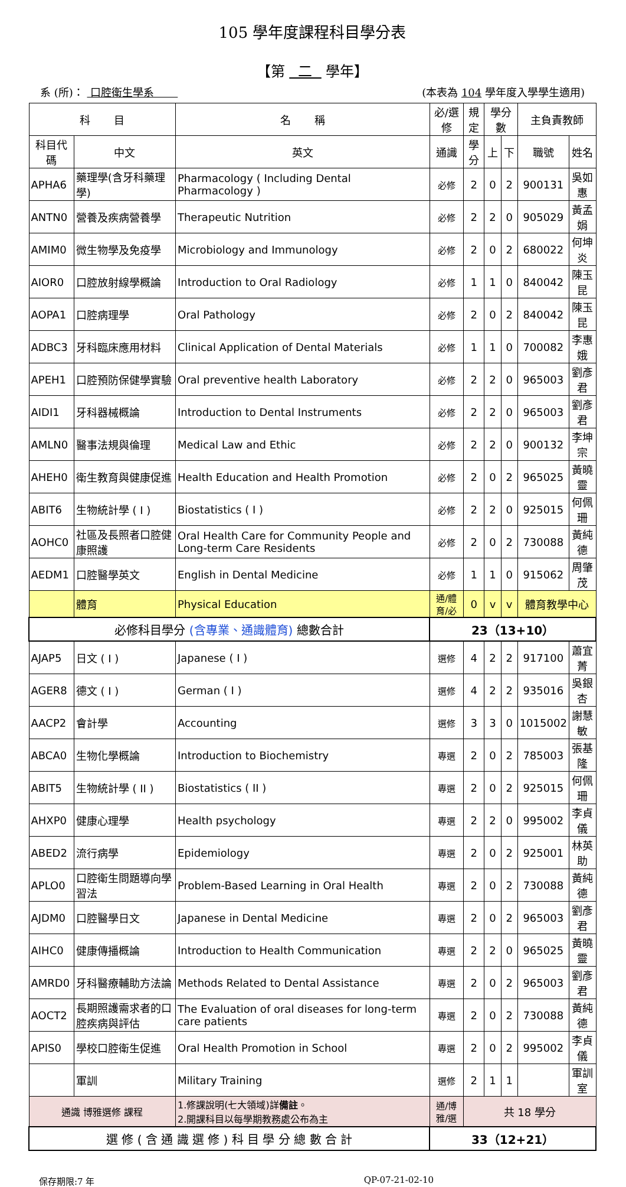105 學年度課程科目學分表
【第 二 學年】
系 (所)： 口腔衛生學系 (本表為 104 學年度入學學生適用)
| 科 目 | | 名 稱 | 必/選修 | 規定 | 學分數 | | 主負責教師 | |
| --- | --- | --- | --- | --- | --- | --- | --- | --- |
| 科目代碼 | 中文 | 英文 | 通識 | 學分 | 上 | 下 | 職號 | 姓名 |
| APHA6 | 藥理學(含牙科藥理學) | Pharmacology ( Including Dental Pharmacology ) | 必修 | 2 | 0 | 2 | 900131 | 吳如惠 |
| ANTN0 | 營養及疾病營養學 | Therapeutic Nutrition | 必修 | 2 | 2 | 0 | 905029 | 黃孟娟 |
| AMIM0 | 微生物學及免疫學 | Microbiology and Immunology | 必修 | 2 | 0 | 2 | 680022 | 何坤炎 |
| AIOR0 | 口腔放射線學概論 | Introduction to Oral Radiology | 必修 | 1 | 1 | 0 | 840042 | 陳玉昆 |
| AOPA1 | 口腔病理學 | Oral Pathology | 必修 | 2 | 0 | 2 | 840042 | 陳玉昆 |
| ADBC3 | 牙科臨床應用材料 | Clinical Application of Dental Materials | 必修 | 1 | 1 | 0 | 700082 | 李惠娥 |
| APEH1 | 口腔預防保健學實驗 | Oral preventive health Laboratory | 必修 | 2 | 2 | 0 | 965003 | 劉彥君 |
| AIDI1 | 牙科器械概論 | Introduction to Dental Instruments | 必修 | 2 | 2 | 0 | 965003 | 劉彥君 |
| AMLN0 | 醫事法規與倫理 | Medical Law and Ethic | 必修 | 2 | 2 | 0 | 900132 | 李坤宗 |
| AHEH0 | 衛生教育與健康促進 | Health Education and Health Promotion | 必修 | 2 | 0 | 2 | 965025 | 黃曉靈 |
| ABIT6 | 生物統計學 ( I ) | Biostatistics ( I ) | 必修 | 2 | 2 | 0 | 925015 | 何佩珊 |
| AOHC0 | 社區及長照者口腔健康照護 | Oral Health Care for Community People and Long-term Care Residents | 必修 | 2 | 0 | 2 | 730088 | 黃純德 |
| AEDM1 | 口腔醫學英文 | English in Dental Medicine | 必修 | 1 | 1 | 0 | 915062 | 周肇茂 |
| | 體育 | Physical Education | 通/體育/必 | 0 | v | v | 體育教學中心 | |
| 必修科目學分 (含專業、通識體育) 總數合計 | | | 23（13+10） | | | | | |
| AJAP5 | 日文 ( I ) | Japanese ( I ) | 選修 | 4 | 2 | 2 | 917100 | 蕭宜菁 |
| AGER8 | 德文 ( I ) | German ( I ) | 選修 | 4 | 2 | 2 | 935016 | 吳銀杏 |
| AACP2 | 會計學 | Accounting | 選修 | 3 | 3 | 0 | 1015002 | 謝慧敏 |
| ABCA0 | 生物化學概論 | Introduction to Biochemistry | 專選 | 2 | 0 | 2 | 785003 | 張基隆 |
| ABIT5 | 生物統計學 ( II ) | Biostatistics ( II ) | 專選 | 2 | 0 | 2 | 925015 | 何佩珊 |
| AHXP0 | 健康心理學 | Health psychology | 專選 | 2 | 2 | 0 | 995002 | 李貞儀 |
| ABED2 | 流行病學 | Epidemiology | 專選 | 2 | 0 | 2 | 925001 | 林英助 |
| APLO0 | 口腔衛生問題導向學習法 | Problem-Based Learning in Oral Health | 專選 | 2 | 0 | 2 | 730088 | 黃純德 |
| AJDM0 | 口腔醫學日文 | Japanese in Dental Medicine | 專選 | 2 | 0 | 2 | 965003 | 劉彥君 |
| AIHC0 | 健康傳播概論 | Introduction to Health Communication | 專選 | 2 | 2 | 0 | 965025 | 黃曉靈 |
| AMRD0 | 牙科醫療輔助方法論 | Methods Related to Dental Assistance | 專選 | 2 | 0 | 2 | 965003 | 劉彥君 |
| AOCT2 | 長期照護需求者的口腔疾病與評估 | The Evaluation of oral diseases for long-term care patients | 專選 | 2 | 0 | 2 | 730088 | 黃純德 |
| APIS0 | 學校口腔衛生促進 | Oral Health Promotion in School | 專選 | 2 | 0 | 2 | 995002 | 李貞儀 |
| | 軍訓 | Military Training | 選修 | 2 | 1 | 1 | | 軍訓室 |
| 通識 博雅選修 課程 | | 1.修課說明(七大領域)詳 備註 。 2.開課科目以每學期教務處公布為主 | 通/博雅/選 | 共 18 學分 | | | | |
| 選 修 ( 含 通 識 選 修 ) 科 目 學 分 總 數 合 計 | | | 33（12+21） | | | | | |
保存期限:7 年 QP-07-21-02-10